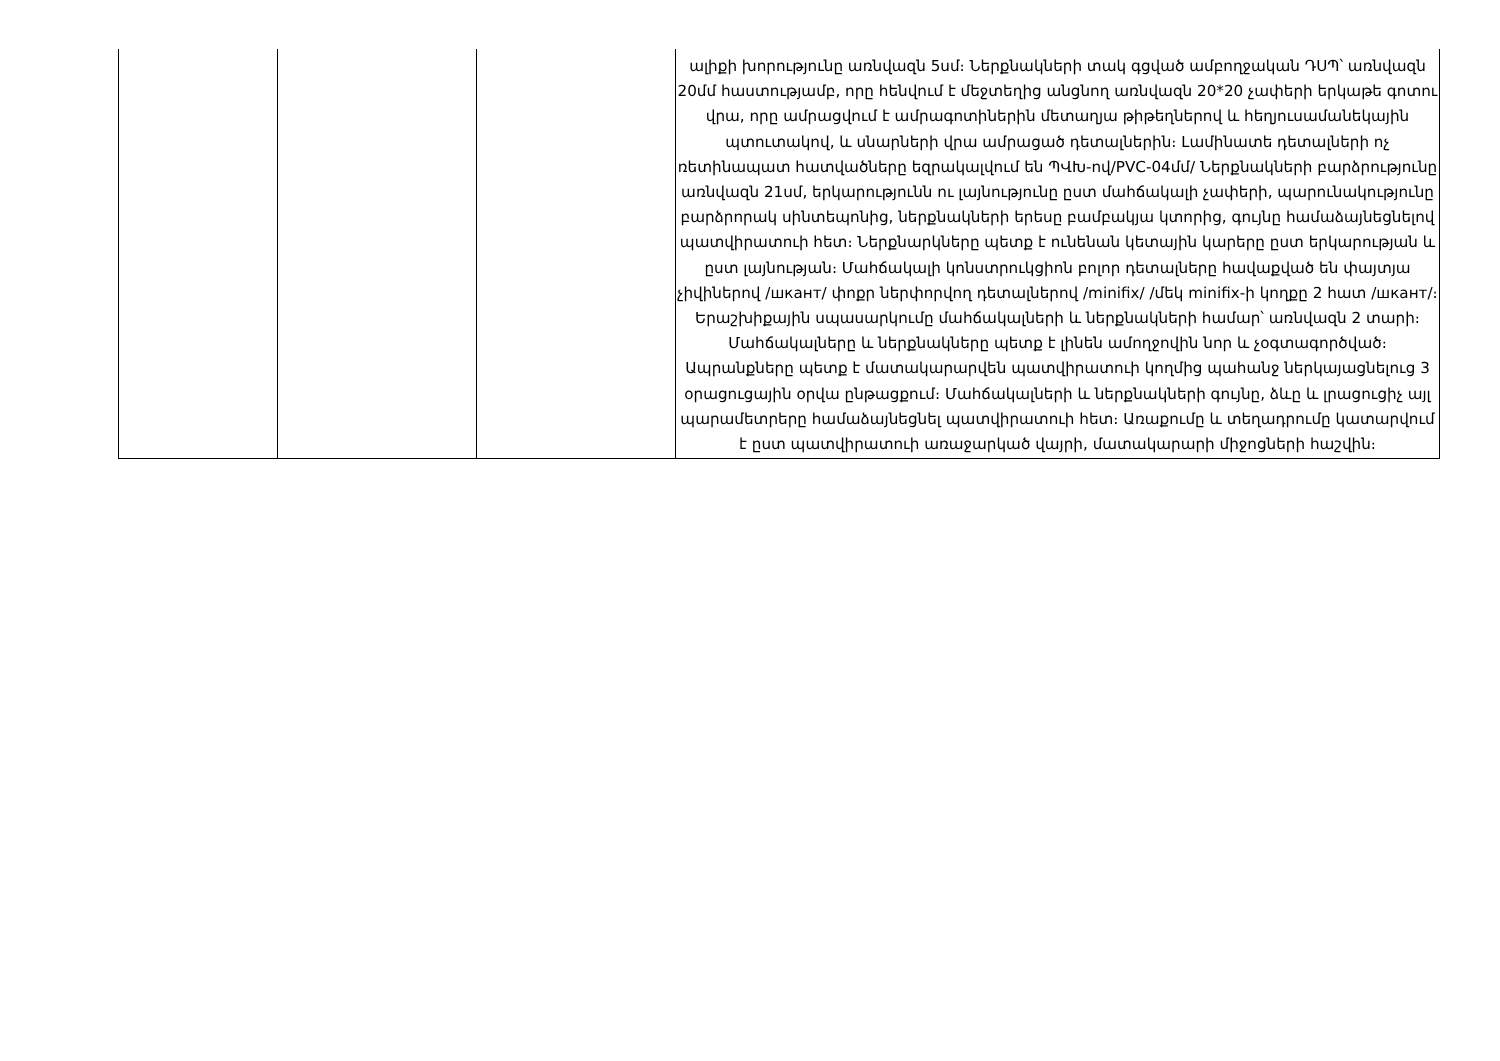| | | | ալիքի խորությունը առնվազն 5սմ։ Ներքնակների տակ գցված ամբողջական ԴՍՊ՝ առնվազն 20մմ հաստությամբ, որը հենվում է մեջտեղից անցնող առնվազն 20*20 չափերի երկաթե գոտու վրա, որը ամրացվում է ամրագոտիներին մետաղյա թիթեղներով և հեղյուսամանեկային պտուտակով, և սնարների վրա ամրացած դետալներին։ Լամինատե դետալների ոչ ռետինապատ հատվածները եզրակալվում են ՊՎԽ-ով/PVC-04մմ/ Ներքնակների բարձրությունը առնվազն 21սմ, երկարությունն ու լայնությունը ըստ մահճակալի չափերի, պարունակությունը բարձրորակ սինտեպոնից, ներքնակների երեսը բամբակյա կտորից, գույնը համաձայնեցնելով պատվիրատուի հետ։ Ներքնարկները պետք է ունենան կետային կարերը ըստ երկարության և ըստ լայնության։ Մահճակալի կոնստրուկցիոն բոլոր դետալները հավաքված են փայտյա չիվիներով /шкант/ փոքր ներփորվող դետալներով /minifix/ /մեկ minifix-ի կողքը 2 հատ /шкант/։ Երաշխիքային սպասարկումը մահճակալների և ներքնակների համար՝ առնվազն 2 տարի։ Մահճակալները և ներքնակները պետք է լինեն ամողջովին նոր և չօգտագործված։ Ապրանքները պետք է մատակարարվեն պատվիրատուի կողմից պահանջ ներկայացնելուց 3 օրացուցային օրվա ընթացքում։ Մահճակալների և ներքնակների գույնը, ձևը և լրացուցիչ այլ պարամետրերը համաձայնեցնել պատվիրատուի հետ։ Առաքումը և տեղադրումը կատարվում է ըստ պատվիրատուի առաջարկած վայրի, մատակարարի միջոցների հաշվին։ |